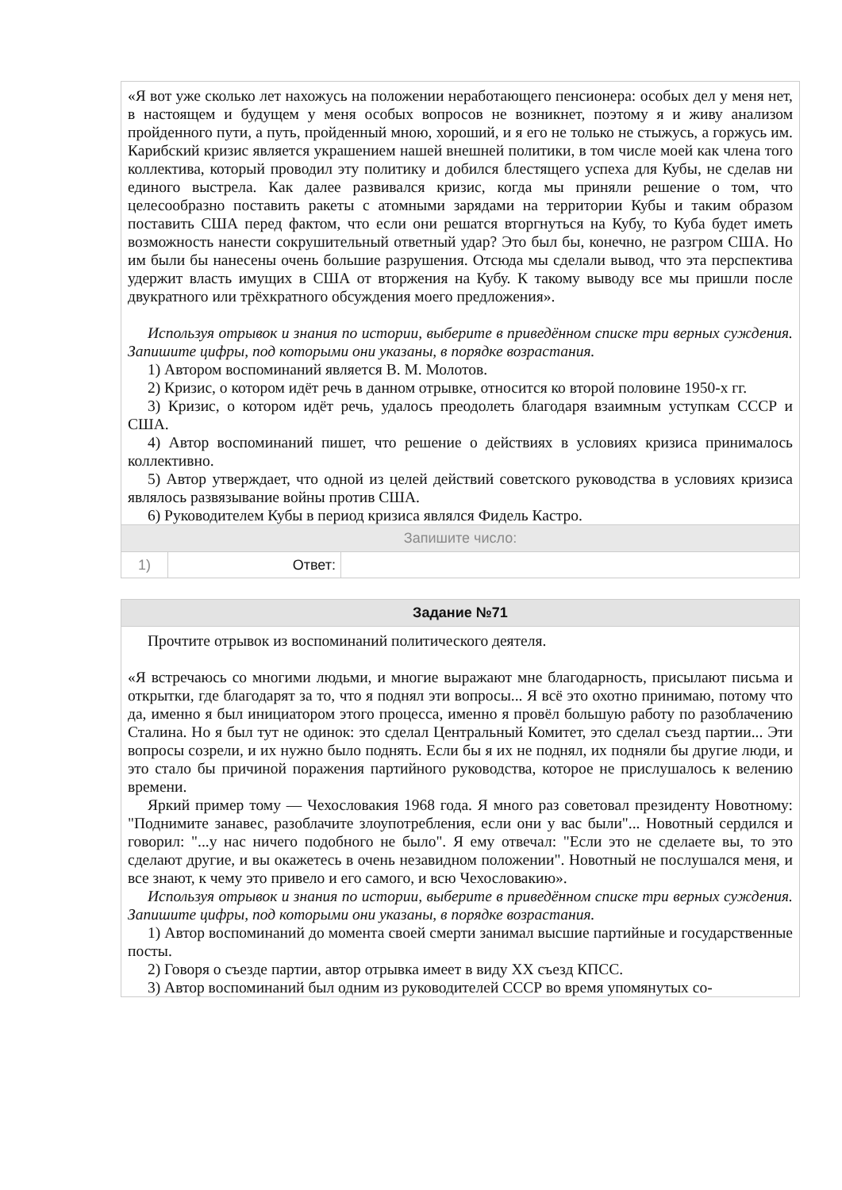«Я вот уже сколько лет нахожусь на положении неработающего пенсионера: особых дел у меня нет, в настоящем и будущем у меня особых вопросов не возникнет, поэтому я и живу анализом пройденного пути, а путь, пройденный мною, хороший, и я его не только не стыжусь, а горжусь им. Карибский кризис является украшением нашей внешней политики, в том числе моей как члена того коллектива, который проводил эту политику и добился блестящего успеха для Кубы, не сделав ни единого выстрела. Как далее развивался кризис, когда мы приняли решение о том, что целесообразно поставить ракеты с атомными зарядами на территории Кубы и таким образом поставить США перед фактом, что если они решатся вторгнуться на Кубу, то Куба будет иметь возможность нанести сокрушительный ответный удар? Это был бы, конечно, не разгром США. Но им были бы нанесены очень большие разрушения. Отсюда мы сделали вывод, что эта перспектива удержит власть имущих в США от вторжения на Кубу. К такому выводу все мы пришли после двукратного или трёхкратного обсуждения моего предложения».
Используя отрывок и знания по истории, выберите в приведённом списке три верных суждения. Запишите цифры, под которыми они указаны, в порядке возрастания.
1) Автором воспоминаний является В. М. Молотов.
2) Кризис, о котором идёт речь в данном отрывке, относится ко второй половине 1950-х гг.
3) Кризис, о котором идёт речь, удалось преодолеть благодаря взаимным уступкам СССР и США.
4) Автор воспоминаний пишет, что решение о действиях в условиях кризиса принималось коллективно.
5) Автор утверждает, что одной из целей действий советского руководства в условиях кризиса являлось развязывание войны против США.
6) Руководителем Кубы в период кризиса являлся Фидель Кастро.
Запишите число:
| 1) | Ответ: | |
Задание №71
Прочтите отрывок из воспоминаний политического деятеля.
«Я встречаюсь со многими людьми, и многие выражают мне благодарность, присылают письма и открытки, где благодарят за то, что я поднял эти вопросы... Я всё это охотно принимаю, потому что да, именно я был инициатором этого процесса, именно я провёл большую работу по разоблачению Сталина. Но я был тут не одинок: это сделал Центральный Комитет, это сделал съезд партии... Эти вопросы созрели, и их нужно было поднять. Если бы я их не поднял, их подняли бы другие люди, и это стало бы причиной поражения партийного руководства, которое не прислушалось к велению времени.
Яркий пример тому — Чехословакия 1968 года. Я много раз советовал президенту Новотному: "Поднимите занавес, разоблачите злоупотребления, если они у вас были"... Новотный сердился и говорил: "...у нас ничего подобного не было". Я ему отвечал: "Если это не сделаете вы, то это сделают другие, и вы окажетесь в очень незавидном положении". Новотный не послушался меня, и все знают, к чему это привело и его самого, и всю Чехословакию».
Используя отрывок и знания по истории, выберите в приведённом списке три верных суждения. Запишите цифры, под которыми они указаны, в порядке возрастания.
1) Автор воспоминаний до момента своей смерти занимал высшие партийные и государственные посты.
2) Говоря о съезде партии, автор отрывка имеет в виду XX съезд КПСС.
3) Автор воспоминаний был одним из руководителей СССР во время упомянутых со-